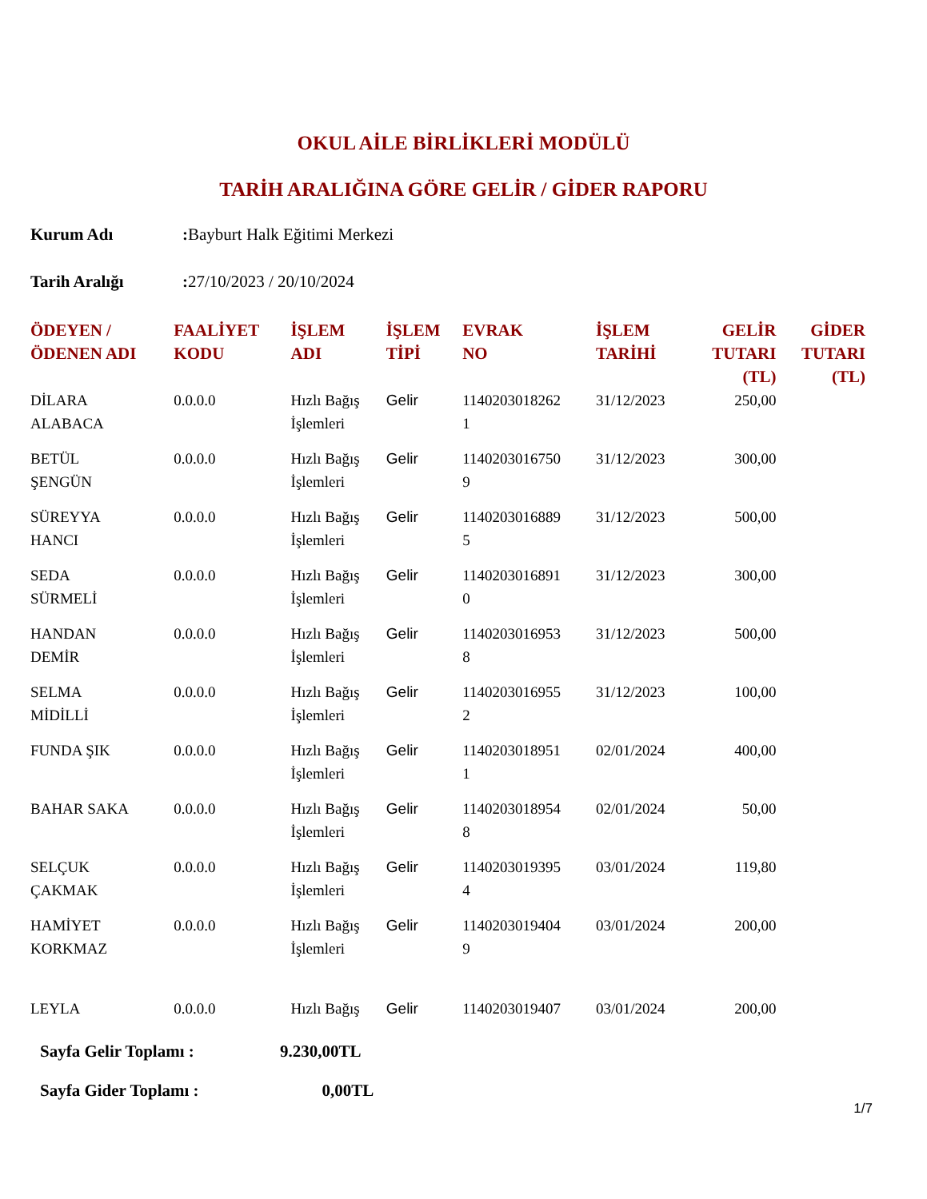OKUL AİLE BİRLİKLERİ MODÜLÜ
TARİH ARALIĞINA GÖRE GELİR / GİDER RAPORU
Kurum Adı: Bayburt Halk Eğitimi Merkezi
Tarih Aralığı: 27/10/2023 / 20/10/2024
| ÖDEYEN / ÖDENEN ADI | FAALİYET KODU | İŞLEM ADI | İŞLEM TİPİ | EVRAK NO | İŞLEM TARİHİ | GELİR TUTARI (TL) | GİDER TUTARI (TL) |
| --- | --- | --- | --- | --- | --- | --- | --- |
| DİLARA ALABACA | 0.0.0.0 | Hızlı Bağış İşlemleri | Gelir | 1140203018262 1 | 31/12/2023 | 250,00 | |
| BETÜL ŞENGÜN | 0.0.0.0 | Hızlı Bağış İşlemleri | Gelir | 1140203016750 9 | 31/12/2023 | 300,00 | |
| SÜREYYA HANCI | 0.0.0.0 | Hızlı Bağış İşlemleri | Gelir | 1140203016889 5 | 31/12/2023 | 500,00 | |
| SEDA SÜRMELİ | 0.0.0.0 | Hızlı Bağış İşlemleri | Gelir | 1140203016891 0 | 31/12/2023 | 300,00 | |
| HANDAN DEMİR | 0.0.0.0 | Hızlı Bağış İşlemleri | Gelir | 1140203016953 8 | 31/12/2023 | 500,00 | |
| SELMA MİDİLLİ | 0.0.0.0 | Hızlı Bağış İşlemleri | Gelir | 1140203016955 2 | 31/12/2023 | 100,00 | |
| FUNDA ŞIK | 0.0.0.0 | Hızlı Bağış İşlemleri | Gelir | 1140203018951 1 | 02/01/2024 | 400,00 | |
| BAHAR SAKA | 0.0.0.0 | Hızlı Bağış İşlemleri | Gelir | 1140203018954 8 | 02/01/2024 | 50,00 | |
| SELÇUK ÇAKMAK | 0.0.0.0 | Hızlı Bağış İşlemleri | Gelir | 1140203019395 4 | 03/01/2024 | 119,80 | |
| HAMİYET KORKMAZ | 0.0.0.0 | Hızlı Bağış İşlemleri | Gelir | 1140203019404 9 | 03/01/2024 | 200,00 | |
| LEYLA | 0.0.0.0 | Hızlı Bağış | Gelir | 1140203019407 | 03/01/2024 | 200,00 | |
Sayfa Gelir Toplamı : 9.230,00TL
Sayfa Gider Toplamı : 0,00TL
1/7